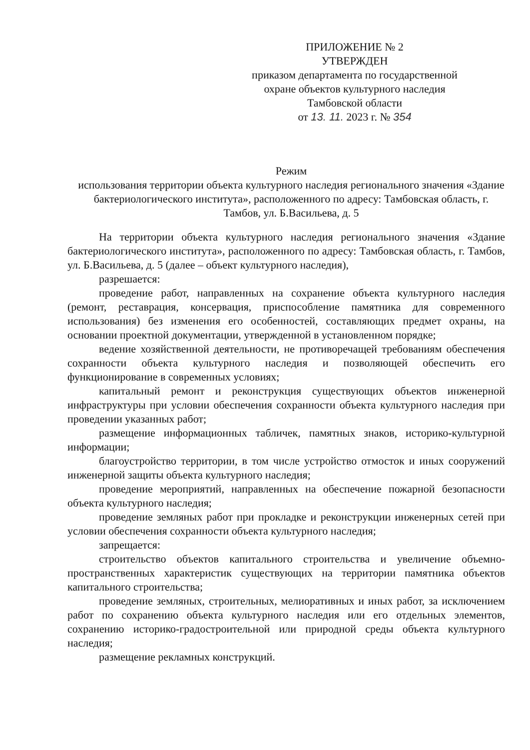ПРИЛОЖЕНИЕ № 2
УТВЕРЖДЕН
приказом департамента по государственной охране объектов культурного наследия Тамбовской области
от 13. 11. 2023 г. № 354
Режим
использования территории объекта культурного наследия регионального значения «Здание бактериологического института», расположенного по адресу: Тамбовская область, г. Тамбов, ул. Б.Васильева, д. 5
На территории объекта культурного наследия регионального значения «Здание бактериологического института», расположенного по адресу: Тамбовская область, г. Тамбов, ул. Б.Васильева, д. 5 (далее – объект культурного наследия),
разрешается:
проведение работ, направленных на сохранение объекта культурного наследия (ремонт, реставрация, консервация, приспособление памятника для современного использования) без изменения его особенностей, составляющих предмет охраны, на основании проектной документации, утвержденной в установленном порядке;
ведение хозяйственной деятельности, не противоречащей требованиям обеспечения сохранности объекта культурного наследия и позволяющей обеспечить его функционирование в современных условиях;
капитальный ремонт и реконструкция существующих объектов инженерной инфраструктуры при условии обеспечения сохранности объекта культурного наследия при проведении указанных работ;
размещение информационных табличек, памятных знаков, историко-культурной информации;
благоустройство территории, в том числе устройство отмосток и иных сооружений инженерной защиты объекта культурного наследия;
проведение мероприятий, направленных на обеспечение пожарной безопасности объекта культурного наследия;
проведение земляных работ при прокладке и реконструкции инженерных сетей при условии обеспечения сохранности объекта культурного наследия;
запрещается:
строительство объектов капитального строительства и увеличение объемно-пространственных характеристик существующих на территории памятника объектов капитального строительства;
проведение земляных, строительных, мелиоративных и иных работ, за исключением работ по сохранению объекта культурного наследия или его отдельных элементов, сохранению историко-градостроительной или природной среды объекта культурного наследия;
размещение рекламных конструкций.